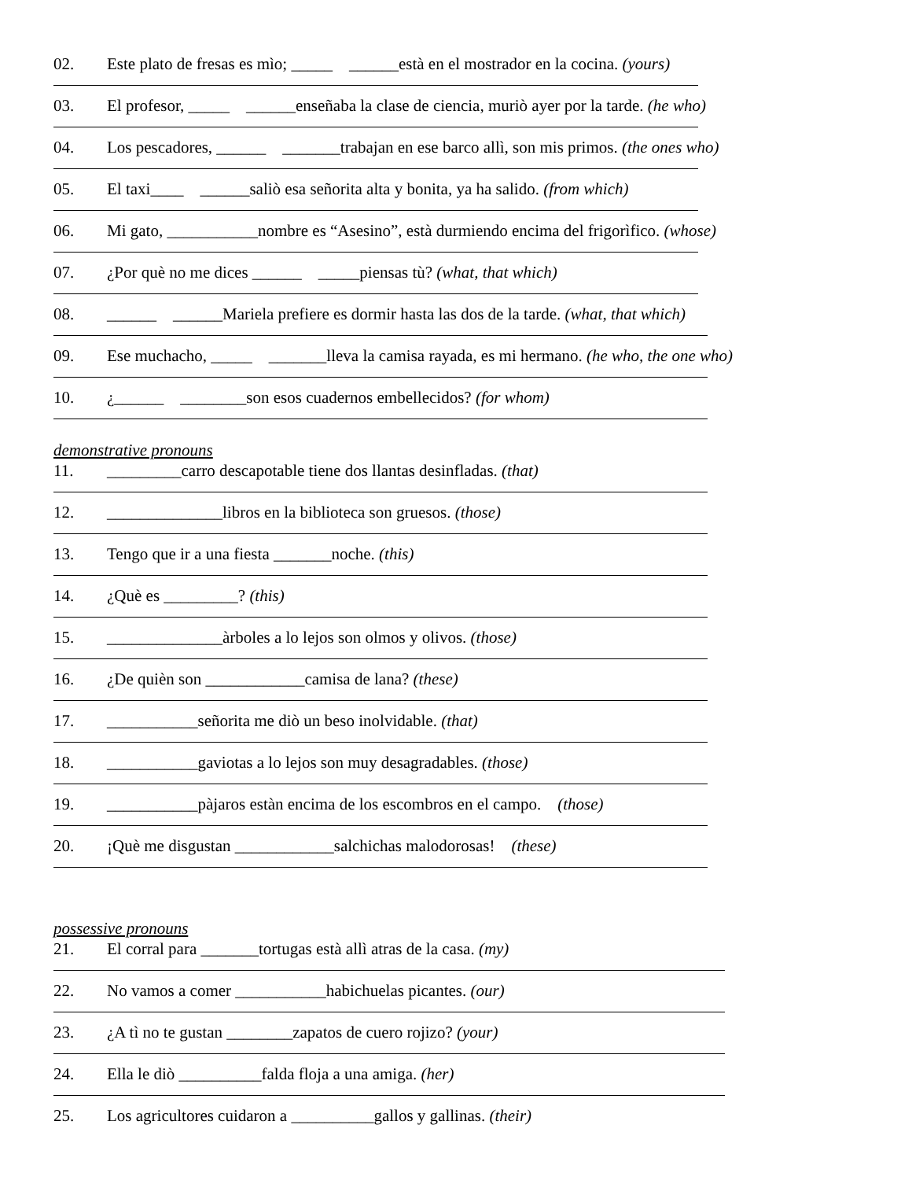02. Este plato de fresas es mìo; _____ ______està en el mostrador en la cocina. (yours)
03. El profesor, _____ ______enseñaba la clase de ciencia, muriò ayer por la tarde. (he who)
04. Los pescadores, ______ _______trabajan en ese barco allì, son mis primos. (the ones who)
05. El taxi____ ______saliò esa señorita alta y bonita, ya ha salido. (from which)
06. Mi gato, ___________nombre es “Asesino”, està durmiendo encima del frigorìfico. (whose)
07. ¿Por què no me dices ______ _____piensas tù? (what, that which)
08. ______ ______Mariela prefiere es dormir hasta las dos de la tarde. (what, that which)
09. Ese muchacho, _____ _______lleva la camisa rayada, es mi hermano. (he who, the one who)
10. ¿______ ________son esos cuadernos embellecidos? (for whom)
demonstrative pronouns
11. _________carro descapotable tiene dos llantas desinfladas. (that)
12. ______________libros en la biblioteca son gruesos. (those)
13. Tengo que ir a una fiesta _______noche. (this)
14. ¿Què es _________? (this)
15. ______________àrboles a lo lejos son olmos y olivos. (those)
16. ¿De quièn son ____________camisa de lana? (these)
17. ___________señorita me diò un beso inolvidable. (that)
18. ___________gaviotas a lo lejos son muy desagradables. (those)
19. ___________pàjaros estàn encima de los escombros en el campo. (those)
20. ¡Què me disgustan ____________salchichas malodorosas! (these)
possessive pronouns
21. El corral para _______tortugas està allì atras de la casa. (my)
22. No vamos a comer ___________habichuelas picantes. (our)
23. ¿A tì no te gustan ________zapatos de cuero rojizo? (your)
24. Ella le diò __________falda floja a una amiga. (her)
25. Los agricultores cuidaron a __________gallos y gallinas. (their)